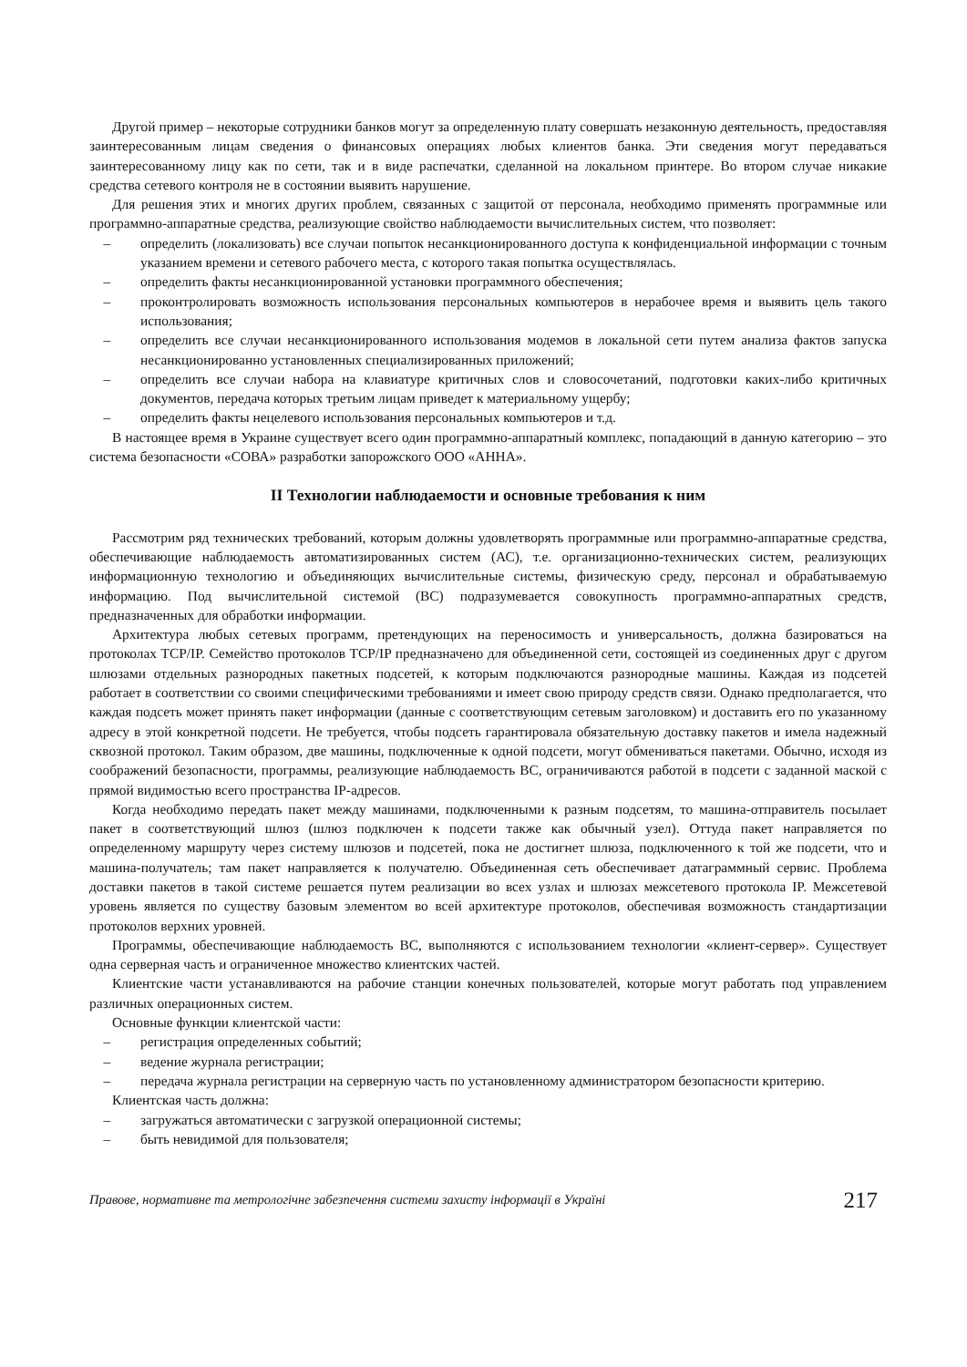Другой пример – некоторые сотрудники банков могут за определенную плату совершать незаконную деятельность, предоставляя заинтересованным лицам сведения о финансовых операциях любых клиентов банка. Эти сведения могут передаваться заинтересованному лицу как по сети, так и в виде распечатки, сделанной на локальном принтере. Во втором случае никакие средства сетевого контроля не в состоянии выявить нарушение.
Для решения этих и многих других проблем, связанных с защитой от персонала, необходимо применять программные или программно-аппаратные средства, реализующие свойство наблюдаемости вычислительных систем, что позволяет:
– определить (локализовать) все случаи попыток несанкционированного доступа к конфиденциальной информации с точным указанием времени и сетевого рабочего места, с которого такая попытка осуществлялась.
– определить факты несанкционированной установки программного обеспечения;
– проконтролировать возможность использования персональных компьютеров в нерабочее время и выявить цель такого использования;
– определить все случаи несанкционированного использования модемов в локальной сети путем анализа фактов запуска несанкционированно установленных специализированных приложений;
– определить все случаи набора на клавиатуре критичных слов и словосочетаний, подготовки каких-либо критичных документов, передача которых третьим лицам приведет к материальному ущербу;
– определить факты нецелевого использования персональных компьютеров и т.д.
В настоящее время в Украине существует всего один программно-аппаратный комплекс, попадающий в данную категорию – это система безопасности «СОВА» разработки запорожского ООО «АННА».
II Технологии наблюдаемости и основные требования к ним
Рассмотрим ряд технических требований, которым должны удовлетворять программные или программно-аппаратные средства, обеспечивающие наблюдаемость автоматизированных систем (АС), т.е. организационно-технических систем, реализующих информационную технологию и объединяющих вычислительные системы, физическую среду, персонал и обрабатываемую информацию. Под вычислительной системой (ВС) подразумевается совокупность программно-аппаратных средств, предназначенных для обработки информации.
Архитектура любых сетевых программ, претендующих на переносимость и универсальность, должна базироваться на протоколах TCP/IP. Семейство протоколов TCP/IP предназначено для объединенной сети, состоящей из соединенных друг с другом шлюзами отдельных разнородных пакетных подсетей, к которым подключаются разнородные машины. Каждая из подсетей работает в соответствии со своими специфическими требованиями и имеет свою природу средств связи. Однако предполагается, что каждая подсеть может принять пакет информации (данные с соответствующим сетевым заголовком) и доставить его по указанному адресу в этой конкретной подсети. Не требуется, чтобы подсеть гарантировала обязательную доставку пакетов и имела надежный сквозной протокол. Таким образом, две машины, подключенные к одной подсети, могут обмениваться пакетами. Обычно, исходя из соображений безопасности, программы, реализующие наблюдаемость ВС, ограничиваются работой в подсети с заданной маской с прямой видимостью всего пространства IP-адресов.
Когда необходимо передать пакет между машинами, подключенными к разным подсетям, то машина-отправитель посылает пакет в соответствующий шлюз (шлюз подключен к подсети также как обычный узел). Оттуда пакет направляется по определенному маршруту через систему шлюзов и подсетей, пока не достигнет шлюза, подключенного к той же подсети, что и машина-получатель; там пакет направляется к получателю. Объединенная сеть обеспечивает датаграммный сервис. Проблема доставки пакетов в такой системе решается путем реализации во всех узлах и шлюзах межсетевого протокола IP. Межсетевой уровень является по существу базовым элементом во всей архитектуре протоколов, обеспечивая возможность стандартизации протоколов верхних уровней.
Программы, обеспечивающие наблюдаемость ВС, выполняются с использованием технологии «клиент-сервер». Существует одна серверная часть и ограниченное множество клиентских частей.
Клиентские части устанавливаются на рабочие станции конечных пользователей, которые могут работать под управлением различных операционных систем.
Основные функции клиентской части:
– регистрация определенных событий;
– ведение журнала регистрации;
– передача журнала регистрации на серверную часть по установленному администратором безопасности критерию.
Клиентская часть должна:
– загружаться автоматически с загрузкой операционной системы;
– быть невидимой для пользователя;
Правове, нормативне та метрологічне забезпечення системи захисту інформації в Україні 217